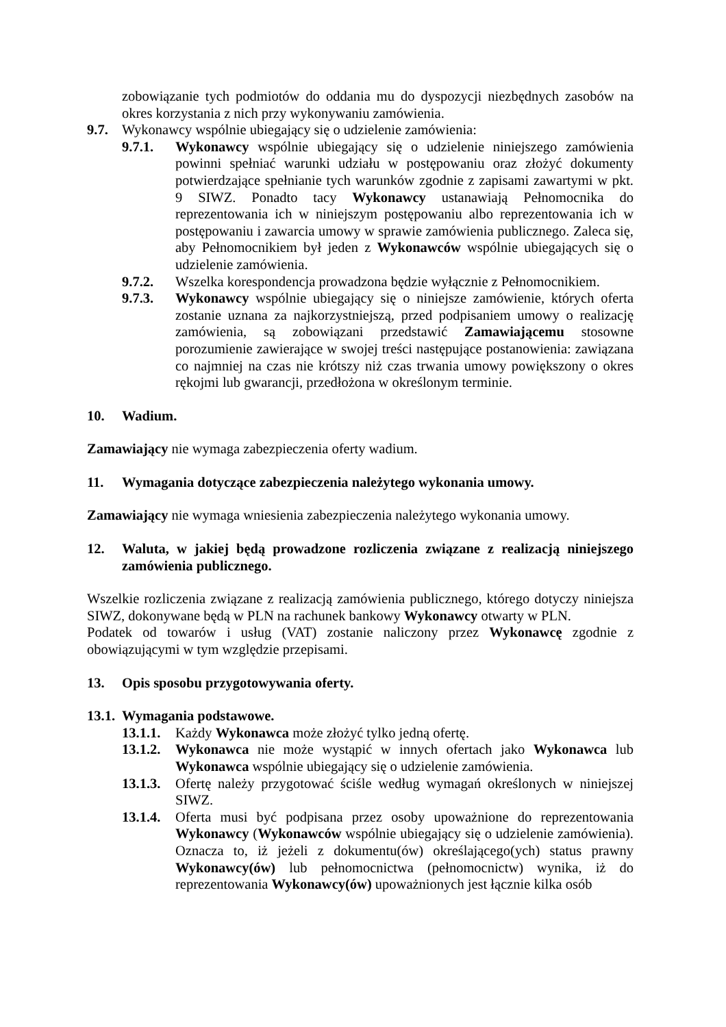zobowiązanie tych podmiotów do oddania mu do dyspozycji niezbędnych zasobów na okres korzystania z nich przy wykonywaniu zamówienia.
9.7. Wykonawcy wspólnie ubiegający się o udzielenie zamówienia:
9.7.1. Wykonawcy wspólnie ubiegający się o udzielenie niniejszego zamówienia powinni spełniać warunki udziału w postępowaniu oraz złożyć dokumenty potwierdzające spełnianie tych warunków zgodnie z zapisami zawartymi w pkt. 9 SIWZ. Ponadto tacy Wykonawcy ustanawiają Pełnomocnika do reprezentowania ich w niniejszym postępowaniu albo reprezentowania ich w postępowaniu i zawarcia umowy w sprawie zamówienia publicznego. Zaleca się, aby Pełnomocnikiem był jeden z Wykonawców wspólnie ubiegających się o udzielenie zamówienia.
9.7.2. Wszelka korespondencja prowadzona będzie wyłącznie z Pełnomocnikiem.
9.7.3. Wykonawcy wspólnie ubiegający się o niniejsze zamówienie, których oferta zostanie uznana za najkorzystniejszą, przed podpisaniem umowy o realizację zamówienia, są zobowiązani przedstawić Zamawiającemu stosowne porozumienie zawierające w swojej treści następujące postanowienia: zawiązana co najmniej na czas nie krótszy niż czas trwania umowy powiększony o okres rękojmi lub gwarancji, przedłożona w określonym terminie.
10. Wadium.
Zamawiający nie wymaga zabezpieczenia oferty wadium.
11. Wymagania dotyczące zabezpieczenia należytego wykonania umowy.
Zamawiający nie wymaga wniesienia zabezpieczenia należytego wykonania umowy.
12. Waluta, w jakiej będą prowadzone rozliczenia związane z realizacją niniejszego zamówienia publicznego.
Wszelkie rozliczenia związane z realizacją zamówienia publicznego, którego dotyczy niniejsza SIWZ, dokonywane będą w PLN na rachunek bankowy Wykonawcy otwarty w PLN.
Podatek od towarów i usług (VAT) zostanie naliczony przez Wykonawcę zgodnie z obowiązującymi w tym względzie przepisami.
13. Opis sposobu przygotowywania oferty.
13.1. Wymagania podstawowe.
13.1.1. Każdy Wykonawca może złożyć tylko jedną ofertę.
13.1.2. Wykonawca nie może wystąpić w innych ofertach jako Wykonawca lub Wykonawca wspólnie ubiegający się o udzielenie zamówienia.
13.1.3. Ofertę należy przygotować ściśle według wymagań określonych w niniejszej SIWZ.
13.1.4. Oferta musi być podpisana przez osoby upoważnione do reprezentowania Wykonawcy (Wykonawców wspólnie ubiegający się o udzielenie zamówienia). Oznacza to, iż jeżeli z dokumentu(ów) określającego(ych) status prawny Wykonawcy(ów) lub pełnomocnictwa (pełnomocnictw) wynika, iż do reprezentowania Wykonawcy(ów) upoważnionych jest łącznie kilka osób